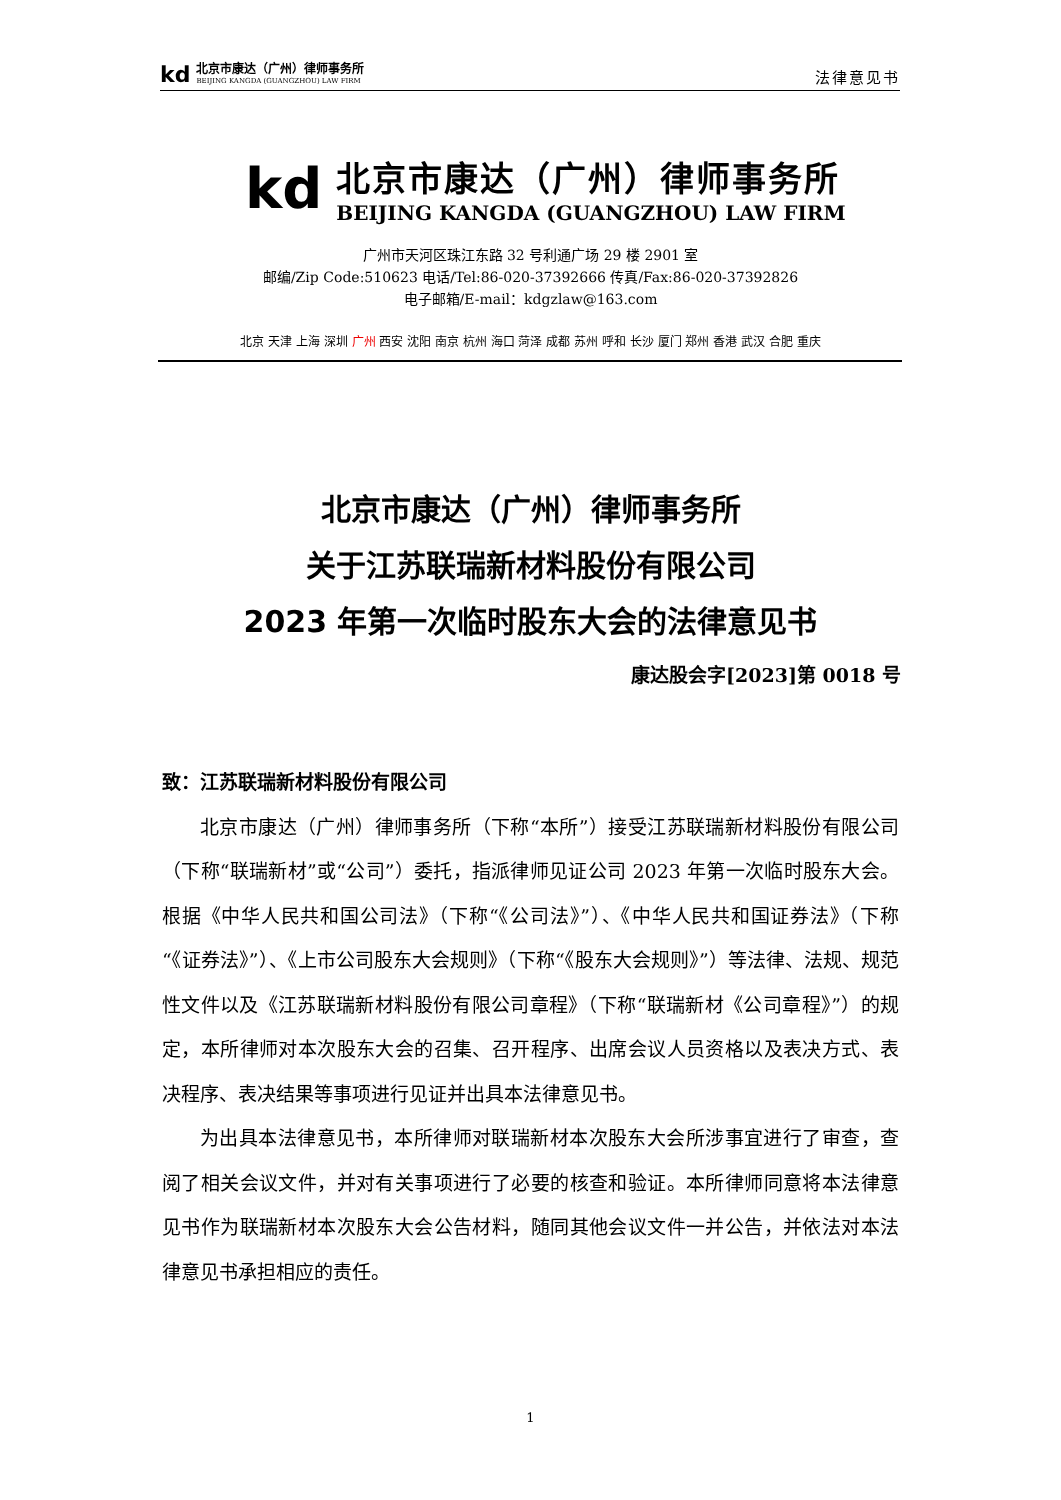kd
北京市康达（广州）律师事务所
BEIJING KANGDA (GUANGZHOU) LAW FIRM
法律意见书
kd
北京市康达（广州）律师事务所
BEIJING KANGDA (GUANGZHOU) LAW FIRM
广州市天河区珠江东路 32 号利通广场 29 楼 2901 室
邮编/Zip Code:510623 电话/Tel:86-020-37392666 传真/Fax:86-020-37392826
电子邮箱/E-mail：kdgzlaw@163.com
北京 天津 上海 深圳 广州 西安 沈阳 南京 杭州 海口 菏泽 成都 苏州 呼和 长沙 厦门 郑州 香港 武汉 合肥 重庆
北京市康达（广州）律师事务所
关于江苏联瑞新材料股份有限公司
2023 年第一次临时股东大会的法律意见书
康达股会字[2023]第 0018 号
致：江苏联瑞新材料股份有限公司
北京市康达（广州）律师事务所（下称“本所”）接受江苏联瑞新材料股份有限公司（下称“联瑞新材”或“公司”）委托，指派律师见证公司 2023 年第一次临时股东大会。根据《中华人民共和国公司法》（下称“《公司法》”）、《中华人民共和国证券法》（下称“《证券法》”）、《上市公司股东大会规则》（下称“《股东大会规则》”）等法律、法规、规范性文件以及《江苏联瑞新材料股份有限公司章程》（下称“联瑞新材《公司章程》”）的规定，本所律师对本次股东大会的召集、召开程序、出席会议人员资格以及表决方式、表决程序、表决结果等事项进行见证并出具本法律意见书。
为出具本法律意见书，本所律师对联瑞新材本次股东大会所涉事宜进行了审查，查阅了相关会议文件，并对有关事项进行了必要的核查和验证。本所律师同意将本法律意见书作为联瑞新材本次股东大会公告材料，随同其他会议文件一并公告，并依法对本法律意见书承担相应的责任。
1